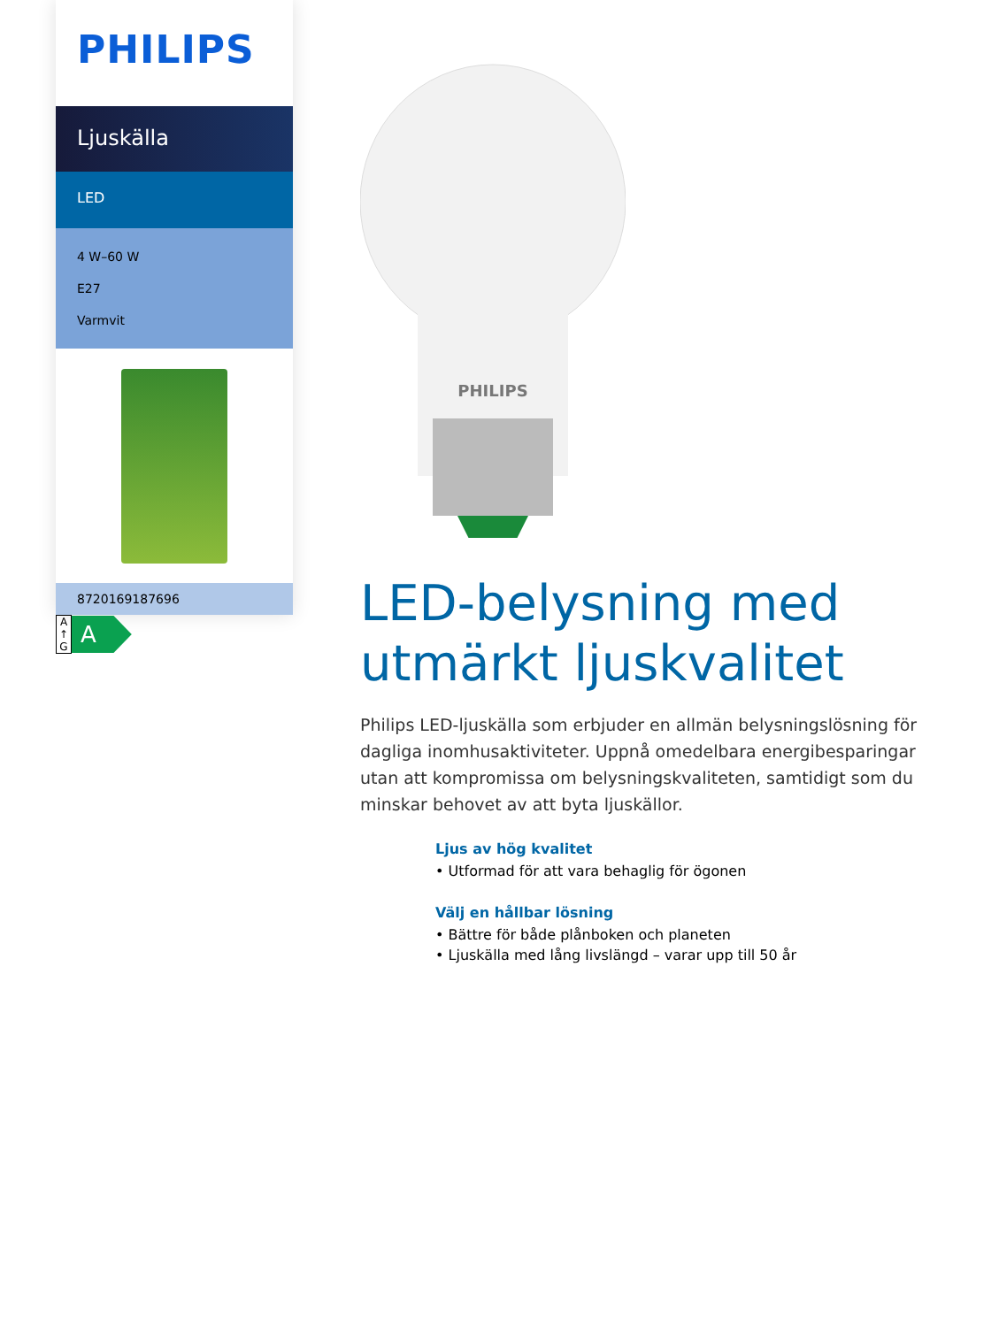PHILIPS
Ljuskälla
LED
4 W–60 W
E27
Varmvit
8720169187696
A
↑
G
A
PHILIPS
LED-belysning med utmärkt ljuskvalitet
Philips LED-ljuskälla som erbjuder en allmän belysningslösning för dagliga inomhusaktiviteter. Uppnå omedelbara energibesparingar utan att kompromissa om belysningskvaliteten, samtidigt som du minskar behovet av att byta ljuskällor.
Ljus av hög kvalitet
• Utformad för att vara behaglig för ögonen
Välj en hållbar lösning
• Bättre för både plånboken och planeten
• Ljuskälla med lång livslängd – varar upp till 50 år